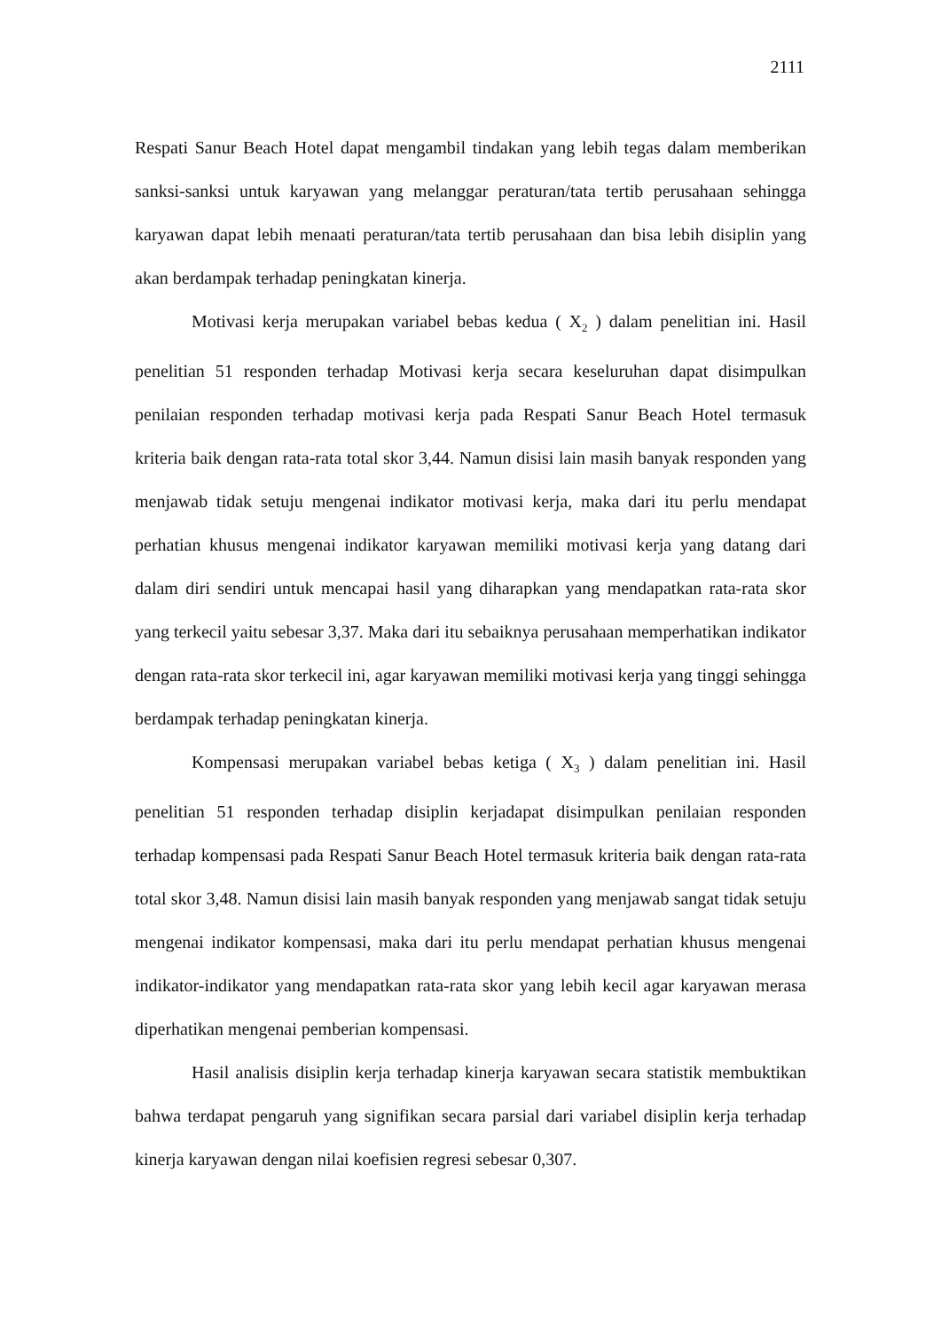2111
Respati Sanur Beach Hotel dapat mengambil tindakan yang lebih tegas dalam memberikan sanksi-sanksi untuk karyawan yang melanggar peraturan/tata tertib perusahaan sehingga karyawan dapat lebih menaati peraturan/tata tertib perusahaan dan bisa lebih disiplin yang akan berdampak terhadap peningkatan kinerja.
Motivasi kerja merupakan variabel bebas kedua ( X<sub>2</sub> ) dalam penelitian ini. Hasil penelitian 51 responden terhadap Motivasi kerja secara keseluruhan dapat disimpulkan penilaian responden terhadap motivasi kerja pada Respati Sanur Beach Hotel termasuk kriteria baik dengan rata-rata total skor 3,44. Namun disisi lain masih banyak responden yang menjawab tidak setuju mengenai indikator motivasi kerja, maka dari itu perlu mendapat perhatian khusus mengenai indikator karyawan memiliki motivasi kerja yang datang dari dalam diri sendiri untuk mencapai hasil yang diharapkan yang mendapatkan rata-rata skor yang terkecil yaitu sebesar 3,37. Maka dari itu sebaiknya perusahaan memperhatikan indikator dengan rata-rata skor terkecil ini, agar karyawan memiliki motivasi kerja yang tinggi sehingga berdampak terhadap peningkatan kinerja.
Kompensasi merupakan variabel bebas ketiga ( X<sub>3</sub> ) dalam penelitian ini. Hasil penelitian 51 responden terhadap disiplin kerjadapat disimpulkan penilaian responden terhadap kompensasi pada Respati Sanur Beach Hotel termasuk kriteria baik dengan rata-rata total skor 3,48. Namun disisi lain masih banyak responden yang menjawab sangat tidak setuju mengenai indikator kompensasi, maka dari itu perlu mendapat perhatian khusus mengenai indikator-indikator yang mendapatkan rata-rata skor yang lebih kecil agar karyawan merasa diperhatikan mengenai pemberian kompensasi.
Hasil analisis disiplin kerja terhadap kinerja karyawan secara statistik membuktikan bahwa terdapat pengaruh yang signifikan secara parsial dari variabel disiplin kerja terhadap kinerja karyawan dengan nilai koefisien regresi sebesar 0,307.